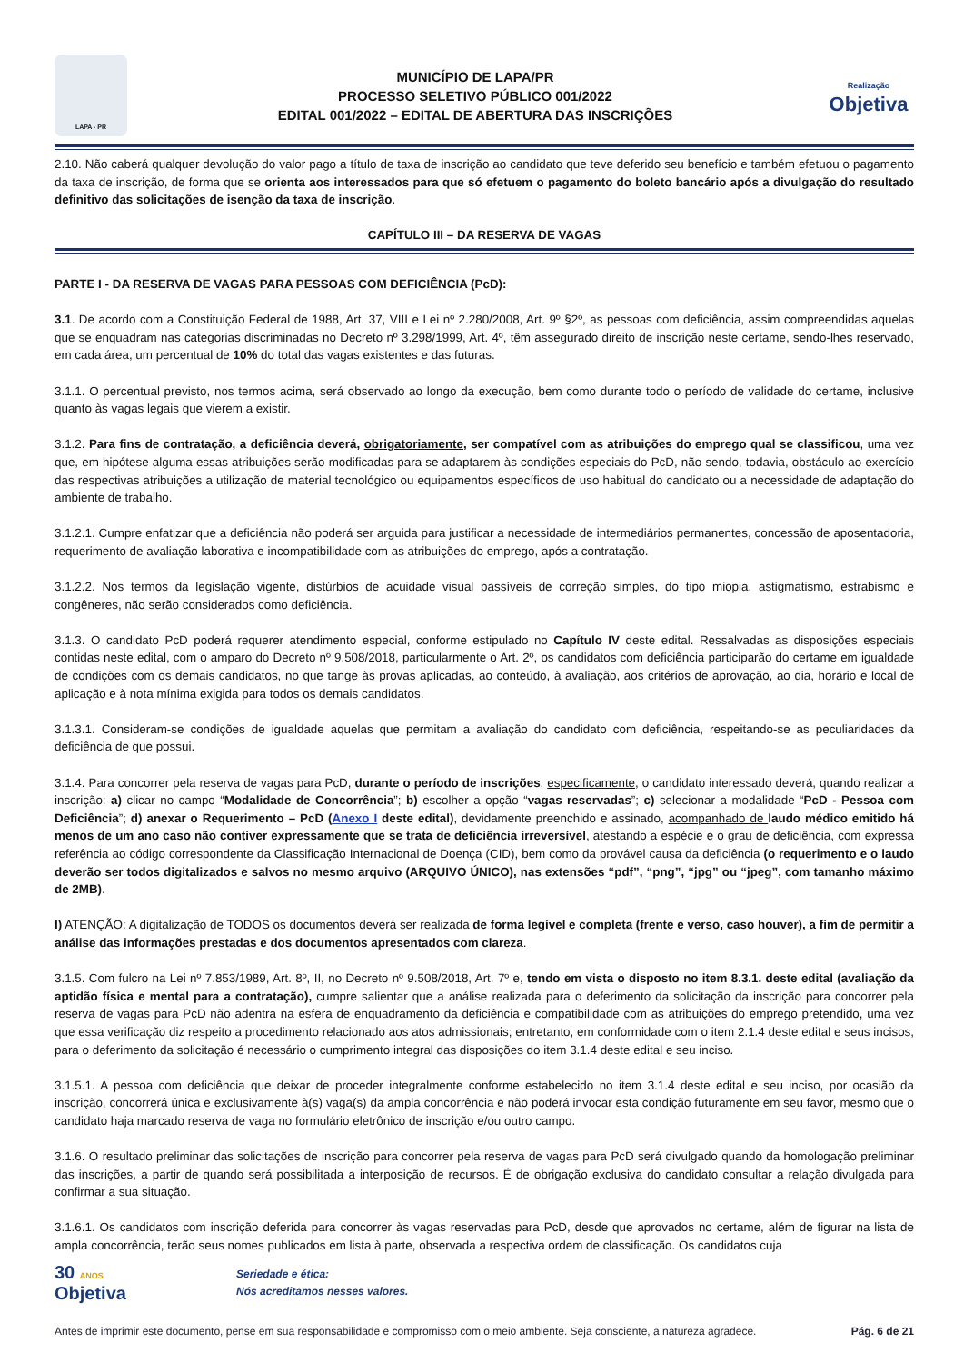LAPA - PR
MUNICÍPIO DE LAPA/PR
PROCESSO SELETIVO PÚBLICO 001/2022
EDITAL 001/2022 – EDITAL DE ABERTURA DAS INSCRIÇÕES
Realização
Objetiva
2.10. Não caberá qualquer devolução do valor pago a título de taxa de inscrição ao candidato que teve deferido seu benefício e também efetuou o pagamento da taxa de inscrição, de forma que se orienta aos interessados para que só efetuem o pagamento do boleto bancário após a divulgação do resultado definitivo das solicitações de isenção da taxa de inscrição.
CAPÍTULO III – DA RESERVA DE VAGAS
PARTE I - DA RESERVA DE VAGAS PARA PESSOAS COM DEFICIÊNCIA (PcD):
3.1. De acordo com a Constituição Federal de 1988, Art. 37, VIII e Lei nº 2.280/2008, Art. 9º §2º, as pessoas com deficiência, assim compreendidas aquelas que se enquadram nas categorias discriminadas no Decreto nº 3.298/1999, Art. 4º, têm assegurado direito de inscrição neste certame, sendo-lhes reservado, em cada área, um percentual de 10% do total das vagas existentes e das futuras.
3.1.1. O percentual previsto, nos termos acima, será observado ao longo da execução, bem como durante todo o período de validade do certame, inclusive quanto às vagas legais que vierem a existir.
3.1.2. Para fins de contratação, a deficiência deverá, obrigatoriamente, ser compatível com as atribuições do emprego qual se classificou, uma vez que, em hipótese alguma essas atribuições serão modificadas para se adaptarem às condições especiais do PcD, não sendo, todavia, obstáculo ao exercício das respectivas atribuições a utilização de material tecnológico ou equipamentos específicos de uso habitual do candidato ou a necessidade de adaptação do ambiente de trabalho.
3.1.2.1. Cumpre enfatizar que a deficiência não poderá ser arguida para justificar a necessidade de intermediários permanentes, concessão de aposentadoria, requerimento de avaliação laborativa e incompatibilidade com as atribuições do emprego, após a contratação.
3.1.2.2. Nos termos da legislação vigente, distúrbios de acuidade visual passíveis de correção simples, do tipo miopia, astigmatismo, estrabismo e congêneres, não serão considerados como deficiência.
3.1.3. O candidato PcD poderá requerer atendimento especial, conforme estipulado no Capítulo IV deste edital. Ressalvadas as disposições especiais contidas neste edital, com o amparo do Decreto nº 9.508/2018, particularmente o Art. 2º, os candidatos com deficiência participarão do certame em igualdade de condições com os demais candidatos, no que tange às provas aplicadas, ao conteúdo, à avaliação, aos critérios de aprovação, ao dia, horário e local de aplicação e à nota mínima exigida para todos os demais candidatos.
3.1.3.1. Consideram-se condições de igualdade aquelas que permitam a avaliação do candidato com deficiência, respeitando-se as peculiaridades da deficiência de que possui.
3.1.4. Para concorrer pela reserva de vagas para PcD, durante o período de inscrições, especificamente, o candidato interessado deverá, quando realizar a inscrição: a) clicar no campo “Modalidade de Concorrência”; b) escolher a opção “vagas reservadas”; c) selecionar a modalidade “PcD - Pessoa com Deficiência”; d) anexar o Requerimento – PcD (Anexo I deste edital), devidamente preenchido e assinado, acompanhado de laudo médico emitido há menos de um ano caso não contiver expressamente que se trata de deficiência irreversível, atestando a espécie e o grau de deficiência, com expressa referência ao código correspondente da Classificação Internacional de Doença (CID), bem como da provável causa da deficiência (o requerimento e o laudo deverão ser todos digitalizados e salvos no mesmo arquivo (ARQUIVO ÚNICO), nas extensões “pdf”, “png”, “jpg” ou “jpeg”, com tamanho máximo de 2MB).
I) ATENÇÃO: A digitalização de TODOS os documentos deverá ser realizada de forma legível e completa (frente e verso, caso houver), a fim de permitir a análise das informações prestadas e dos documentos apresentados com clareza.
3.1.5. Com fulcro na Lei nº 7.853/1989, Art. 8º, II, no Decreto nº 9.508/2018, Art. 7º e, tendo em vista o disposto no item 8.3.1. deste edital (avaliação da aptidão física e mental para a contratação), cumpre salientar que a análise realizada para o deferimento da solicitação da inscrição para concorrer pela reserva de vagas para PcD não adentra na esfera de enquadramento da deficiência e compatibilidade com as atribuições do emprego pretendido, uma vez que essa verificação diz respeito a procedimento relacionado aos atos admissionais; entretanto, em conformidade com o item 2.1.4 deste edital e seus incisos, para o deferimento da solicitação é necessário o cumprimento integral das disposições do item 3.1.4 deste edital e seu inciso.
3.1.5.1. A pessoa com deficiência que deixar de proceder integralmente conforme estabelecido no item 3.1.4 deste edital e seu inciso, por ocasião da inscrição, concorrerá única e exclusivamente à(s) vaga(s) da ampla concorrência e não poderá invocar esta condição futuramente em seu favor, mesmo que o candidato haja marcado reserva de vaga no formulário eletrônico de inscrição e/ou outro campo.
3.1.6. O resultado preliminar das solicitações de inscrição para concorrer pela reserva de vagas para PcD será divulgado quando da homologação preliminar das inscrições, a partir de quando será possibilitada a interposição de recursos. É de obrigação exclusiva do candidato consultar a relação divulgada para confirmar a sua situação.
3.1.6.1. Os candidatos com inscrição deferida para concorrer às vagas reservadas para PcD, desde que aprovados no certame, além de figurar na lista de ampla concorrência, terão seus nomes publicados em lista à parte, observada a respectiva ordem de classificação. Os candidatos cuja
30 ANOS
Objetiva
Seriedade e ética:
Nós acreditamos nesses valores.
Antes de imprimir este documento, pense em sua responsabilidade e compromisso com o meio ambiente. Seja consciente, a natureza agradece. Pág. 6 de 21